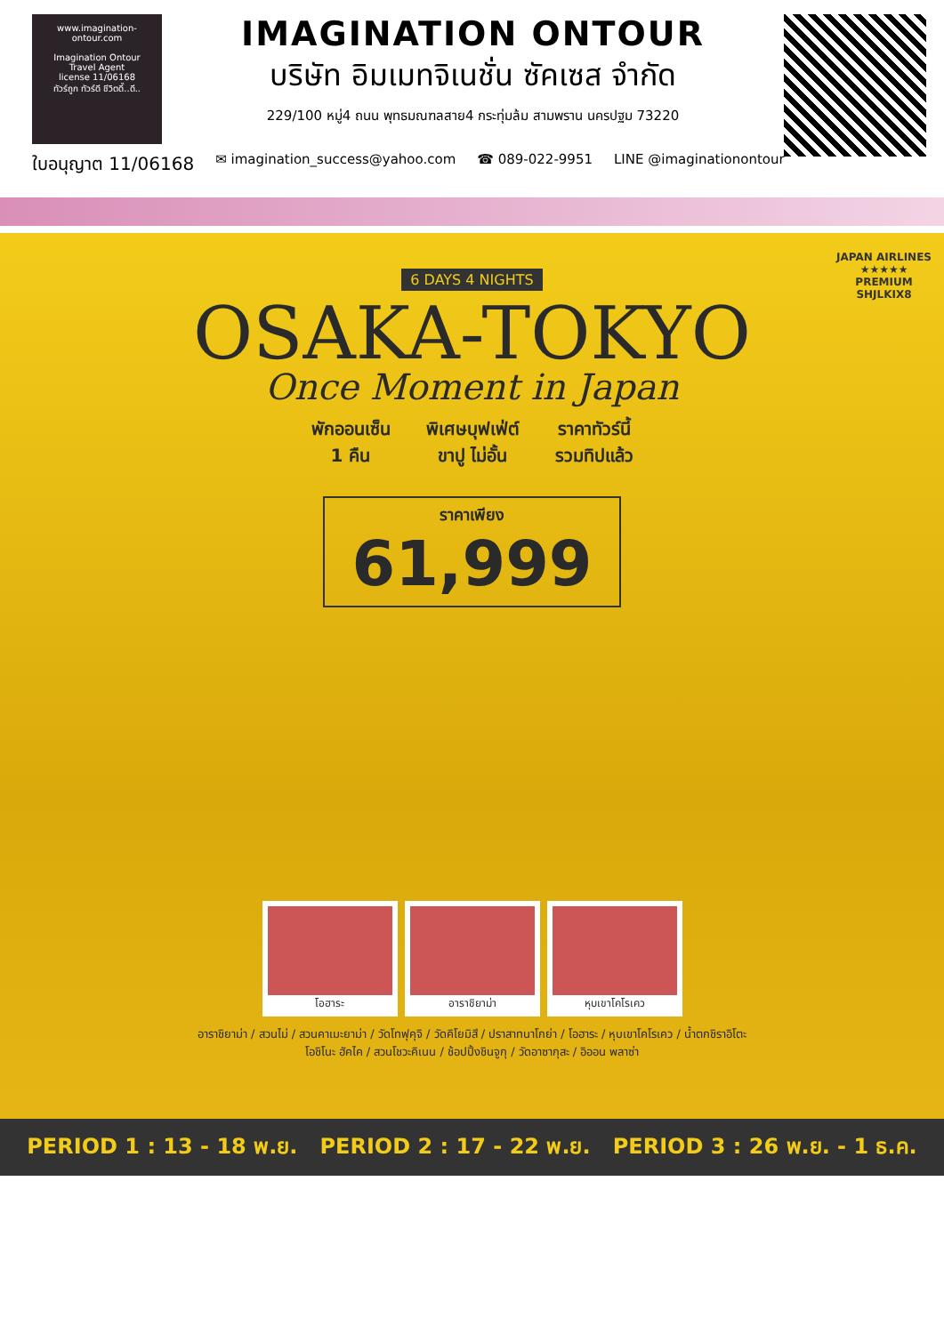www.imagination-ontour.com
Imagination Ontour
Travel Agent
license 11/06168
ทัวร์ถูก ทัวร์ดี ชีวิตดี๊..ดี..
IMAGINATION ONTOUR
บริษัท อิมเมทจิเนชั่น ซัคเซส จำกัด
229/100 หมู่4 ถนน พุทธมณฑลสาย4 กระทุ่มล้ม สามพราน นครปฐม 73220
ใบอนุญาต 11/06168 ✉ imagination_success@yahoo.com ☎ 089-022-9951 LINE @imaginationontour
JAPAN AIRLINES
★★★★★
PREMIUM
SHJLKIX8
6 DAYS 4 NIGHTS
OSAKA-TOKYO
Once Moment in Japan
พักออนเซ็น
1 คืน พิเศษบุฟเฟ่ต์
ขาปู ไม่อั้น ราคาทัวร์นี้
รวมทิปแล้ว
ราคาเพียง
61,999
โอฮาระ อาราชิยาม่า หุบเขาโคโรเคว
อาราชิยาม่า / สวนไม่ / สวนคาเมะยาม่า / วัดโทฟุคุจิ / วัดคิโยมิสึ / ปราสาทนาโกย่า / โอฮาระ / หุบเขาโคโรเคว / น้ำตกชิราอิโตะ
โอชิโนะ ฮัคไค / สวนโชวะคิเนน / ช้อปปิ้งชินจูกุ / วัดอาซากุสะ / อิออน พลาซ่า
PERIOD 1 : 13 - 18 พ.ย. PERIOD 2 : 17 - 22 พ.ย. PERIOD 3 : 26 พ.ย. - 1 ธ.ค.